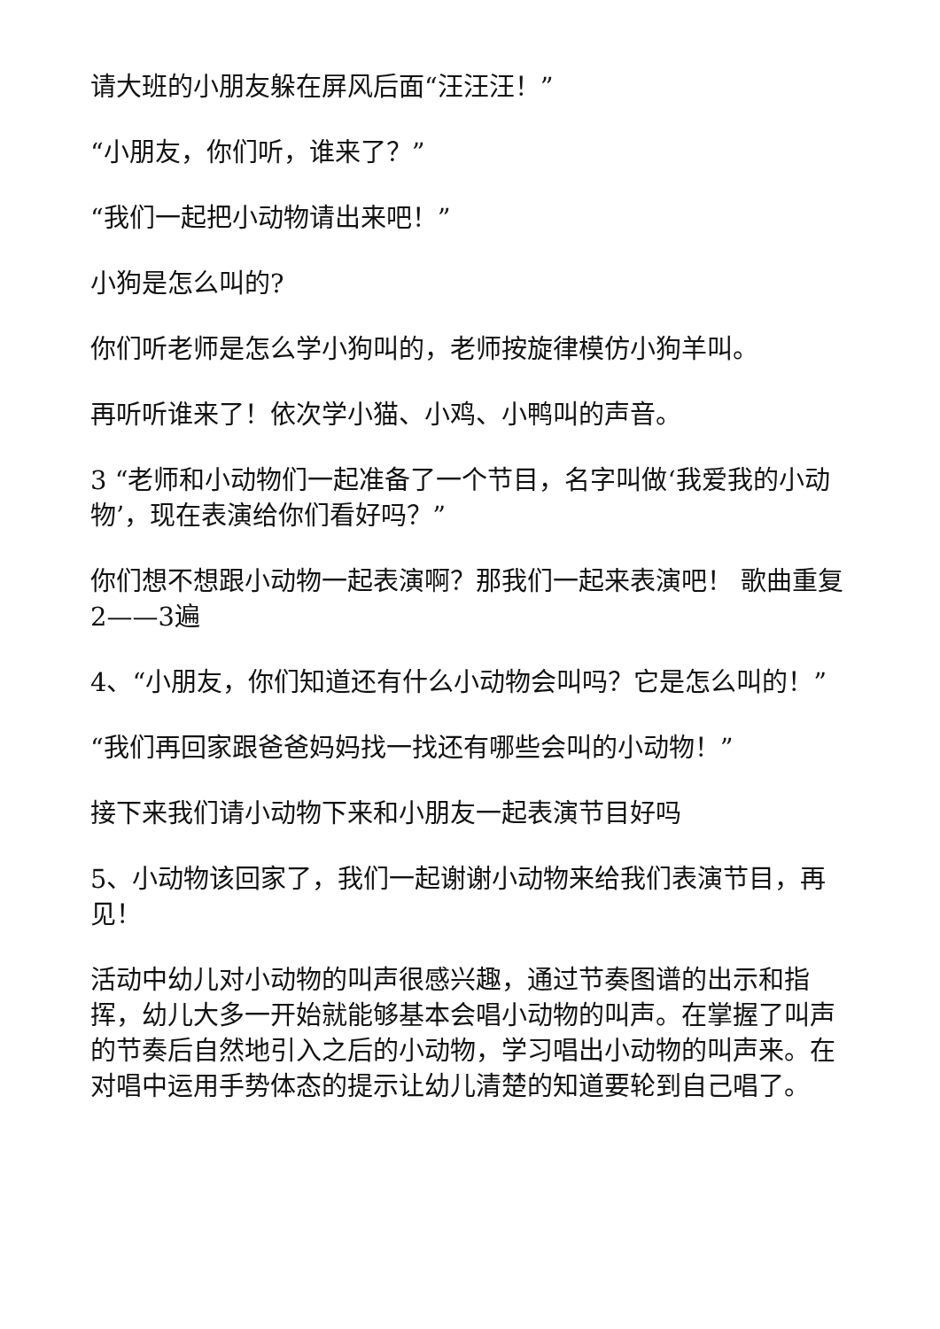请大班的小朋友躲在屏风后面“汪汪汪！”
“小朋友，你们听，谁来了？”
“我们一起把小动物请出来吧！”
小狗是怎么叫的?
你们听老师是怎么学小狗叫的，老师按旋律模仿小狗羊叫。
再听听谁来了！依次学小猫、小鸡、小鸭叫的声音。
3 “老师和小动物们一起准备了一个节目，名字叫做‘我爱我的小动物’，现在表演给你们看好吗？”
你们想不想跟小动物一起表演啊？那我们一起来表演吧！ 歌曲重复2——3遍
4、“小朋友，你们知道还有什么小动物会叫吗？它是怎么叫的！”
“我们再回家跟爸爸妈妈找一找还有哪些会叫的小动物！”
接下来我们请小动物下来和小朋友一起表演节目好吗
5、小动物该回家了，我们一起谢谢小动物来给我们表演节目，再见！
活动中幼儿对小动物的叫声很感兴趣，通过节奏图谱的出示和指挥，幼儿大多一开始就能够基本会唱小动物的叫声。在掌握了叫声的节奏后自然地引入之后的小动物，学习唱出小动物的叫声来。在对唱中运用手势体态的提示让幼儿清楚的知道要轮到自己唱了。